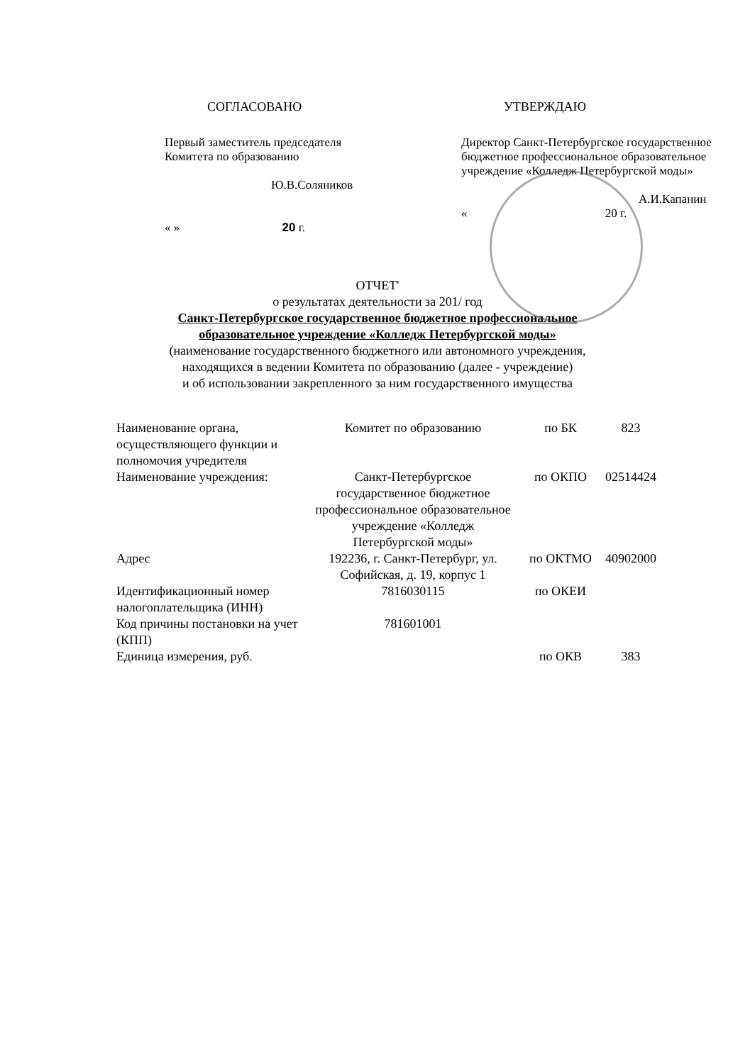СОГЛАСОВАНО
Первый заместитель председателя
Комитета по образованию
Ю.В.Соляников
« » 20 г.
УТВЕРЖДАЮ
Директор Санкт-Петербургское государственное бюджетное профессиональное образовательное учреждение «Колледж Петербургской моды»
А.И.Капанин
« 20 г.
ОТЧЕТ'
о результатах деятельности за 201/ год
Санкт-Петербургское государственное бюджетное профессиональное
образовательное учреждение «Колледж Петербургской моды»
(наименование государственного бюджетного или автономного учреждения,
находящихся в ведении Комитета по образованию (далее - учреждение)
и об использовании закрепленного за ним государственного имущества
| Наименование органа, осуществляющего функции и полномочия учредителя | Комитет по образованию | по БК | 823 |
| Наименование учреждения: | Санкт-Петербургское государственное бюджетное профессиональное образовательное учреждение «Колледж Петербургской моды» | по ОКПО | 02514424 |
| Адрес | 192236, г. Санкт-Петербург, ул. Софийская, д. 19, корпус 1 | по ОКТМО | 40902000 |
| Идентификационный номер налогоплательщика (ИНН) | 7816030115 | по ОКЕИ | |
| Код причины постановки на учет (КПП) | 781601001 | | |
| Единица измерения, руб. | | по ОКВ | 383 |